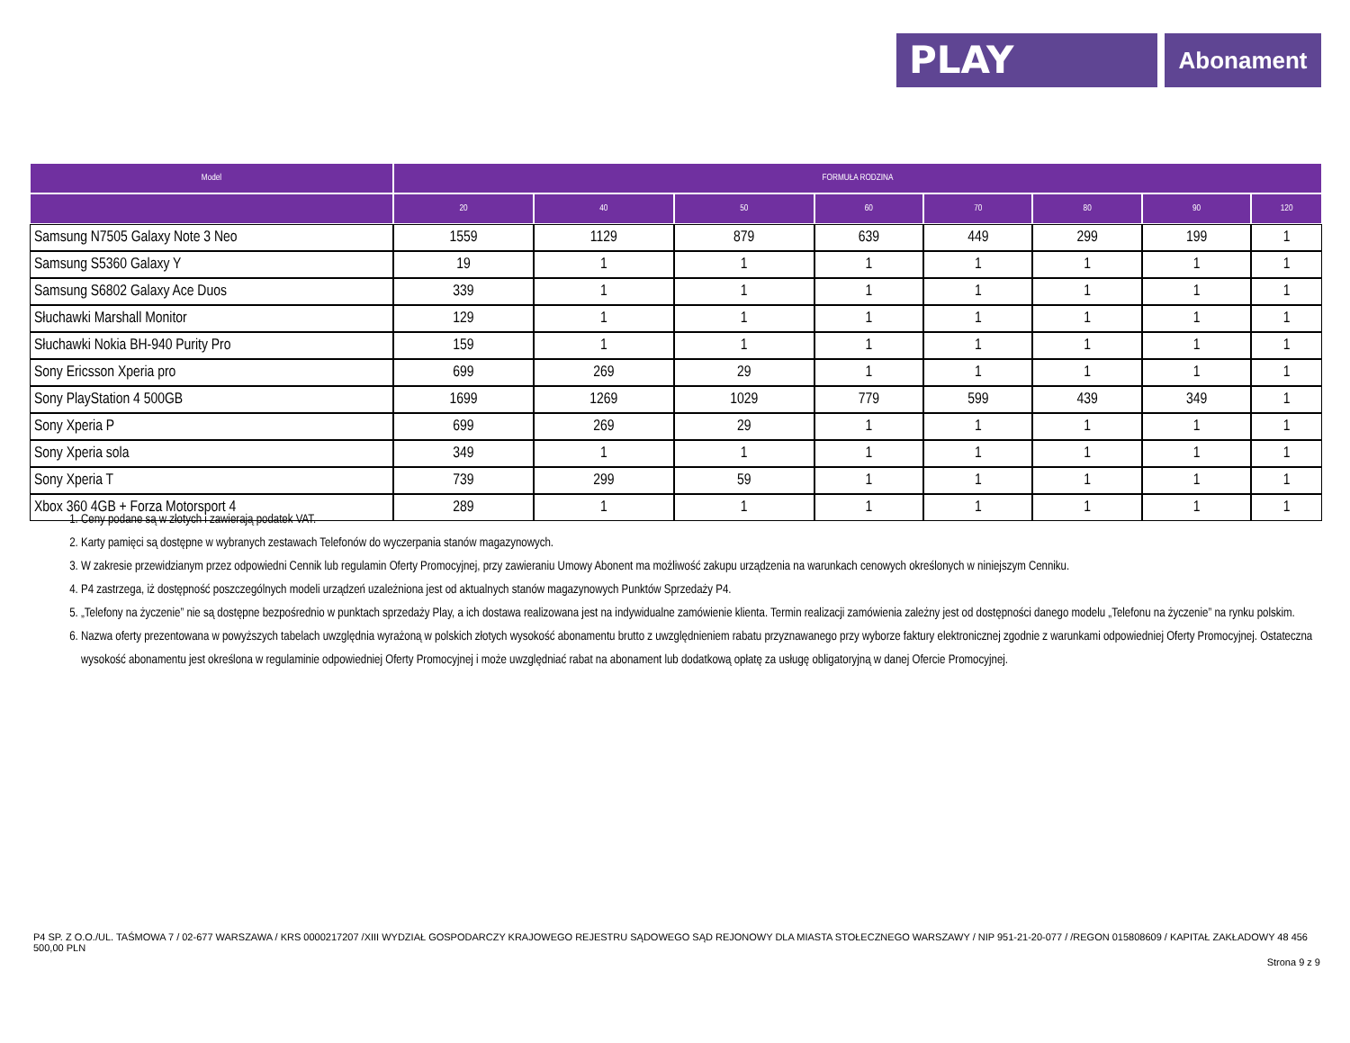PLAY
Abonament
| Model | FORMUŁA RODZINA | | | | | | | |
| --- | --- | --- | --- | --- | --- | --- | --- | --- |
| | 20 | 40 | 50 | 60 | 70 | 80 | 90 | 120 |
| Samsung N7505 Galaxy Note 3 Neo | 1559 | 1129 | 879 | 639 | 449 | 299 | 199 | 1 |
| Samsung S5360 Galaxy Y | 19 | 1 | 1 | 1 | 1 | 1 | 1 | 1 |
| Samsung S6802 Galaxy Ace Duos | 339 | 1 | 1 | 1 | 1 | 1 | 1 | 1 |
| Słuchawki Marshall Monitor | 129 | 1 | 1 | 1 | 1 | 1 | 1 | 1 |
| Słuchawki Nokia BH-940 Purity Pro | 159 | 1 | 1 | 1 | 1 | 1 | 1 | 1 |
| Sony Ericsson Xperia pro | 699 | 269 | 29 | 1 | 1 | 1 | 1 | 1 |
| Sony PlayStation 4 500GB | 1699 | 1269 | 1029 | 779 | 599 | 439 | 349 | 1 |
| Sony Xperia P | 699 | 269 | 29 | 1 | 1 | 1 | 1 | 1 |
| Sony Xperia sola | 349 | 1 | 1 | 1 | 1 | 1 | 1 | 1 |
| Sony Xperia T | 739 | 299 | 59 | 1 | 1 | 1 | 1 | 1 |
| Xbox 360 4GB + Forza Motorsport 4 | 289 | 1 | 1 | 1 | 1 | 1 | 1 | 1 |
1. Ceny podane są w złotych i zawierają podatek VAT.
2. Karty pamięci są dostępne w wybranych zestawach Telefonów do wyczerpania stanów magazynowych.
3. W zakresie przewidzianym przez odpowiedni Cennik lub regulamin Oferty Promocyjnej, przy zawieraniu Umowy Abonent ma możliwość zakupu urządzenia na warunkach cenowych określonych w niniejszym Cenniku.
4. P4 zastrzega, iż dostępność poszczególnych modeli urządzeń uzależniona jest od aktualnych stanów magazynowych Punktów Sprzedaży P4.
5. „Telefony na życzenie” nie są dostępne bezpośrednio w punktach sprzedaży Play, a ich dostawa realizowana jest na indywidualne zamówienie klienta. Termin realizacji zamówienia zależny jest od dostępności danego modelu „Telefonu na życzenie” na rynku polskim.
6. Nazwa oferty prezentowana w powyższych tabelach uwzględnia wyrażoną w polskich złotych wysokość abonamentu brutto z uwzględnieniem rabatu przyznawanego przy wyborze faktury elektronicznej zgodnie z warunkami odpowiedniej Oferty Promocyjnej. Ostateczna wysokość abonamentu jest określona w regulaminie odpowiedniej Oferty Promocyjnej i może uwzględniać rabat na abonament lub dodatkową opłatę za usługę obligatoryjną w danej Ofercie Promocyjnej.
P4 SP. Z O.O./UL. TAŚMOWA 7 / 02-677 WARSZAWA / KRS 0000217207 /XIII WYDZIAŁ GOSPODARCZY KRAJOWEGO REJESTRU SĄDOWEGO SĄD REJONOWY DLA MIASTA STOŁECZNEGO WARSZAWY / NIP 951-21-20-077 / /REGON 015808609 / KAPITAŁ ZAKŁADOWY 48 456 500,00 PLN
Strona 9 z 9